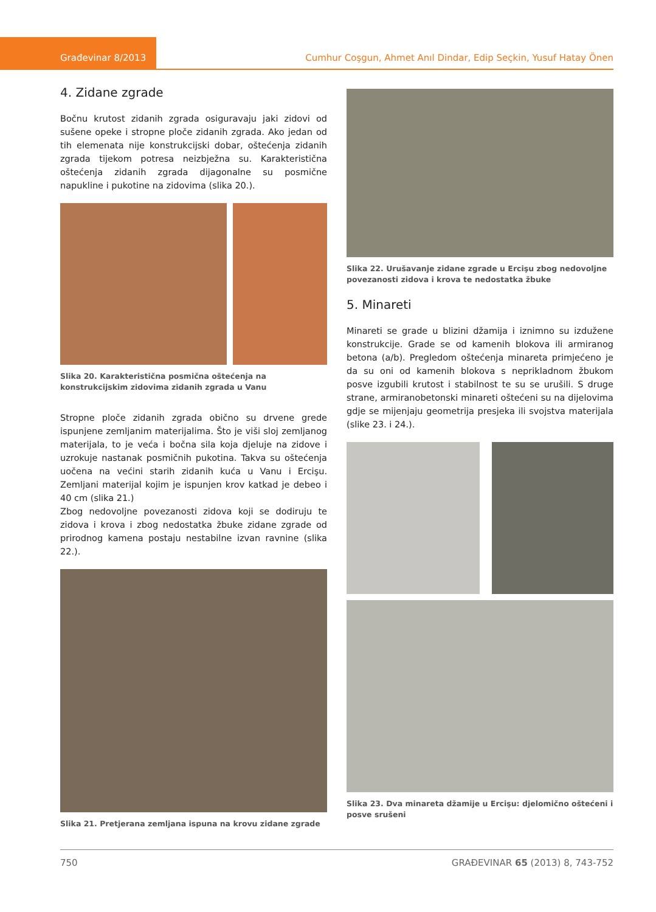Građevinar 8/2013 Cumhur Coşgun, Ahmet Anıl Dindar, Edip Seçkin, Yusuf Hatay Önen
4. Zidane zgrade
Bočnu krutost zidanih zgrada osiguravaju jaki zidovi od sušene opeke i stropne ploče zidanih zgrada. Ako jedan od tih elemenata nije konstrukcijski dobar, oštećenja zidanih zgrada tijekom potresa neizbježna su. Karakteristična oštećenja zidanih zgrada dijagonalne su posmične napukline i pukotine na zidovima (slika 20.).
Slika 20. Karakteristična posmična oštećenja na konstrukcijskim zidovima zidanih zgrada u Vanu
Stropne ploče zidanih zgrada obično su drvene grede ispunjene zemljanim materijalima. Što je viši sloj zemljanog materijala, to je veća i bočna sila koja djeluje na zidove i uzrokuje nastanak posmičnih pukotina. Takva su oštećenja uočena na većini starih zidanih kuća u Vanu i Ercişu. Zemljani materijal kojim je ispunjen krov katkad je debeo i 40 cm (slika 21.)
Zbog nedovoljne povezanosti zidova koji se dodiruju te zidova i krova i zbog nedostatka žbuke zidane zgrade od prirodnog kamena postaju nestabilne izvan ravnine (slika 22.).
Slika 21. Pretjerana zemljana ispuna na krovu zidane zgrade
Slika 22. Urušavanje zidane zgrade u Ercişu zbog nedovoljne povezanosti zidova i krova te nedostatka žbuke
5. Minareti
Minareti se grade u blizini džamija i iznimno su izdužene konstrukcije. Grade se od kamenih blokova ili armiranog betona (a/b). Pregledom oštećenja minareta primjećeno je da su oni od kamenih blokova s neprikladnom žbukom posve izgubili krutost i stabilnost te su se urušili. S druge strane, armiranobetonski minareti oštećeni su na dijelovima gdje se mijenjaju geometrija presjeka ili svojstva materijala (slike 23. i 24.).
Slika 23. Dva minareta džamije u Ercişu: djelomično oštećeni i posve srušeni
750 GRAĐEVINAR 65 (2013) 8, 743-752